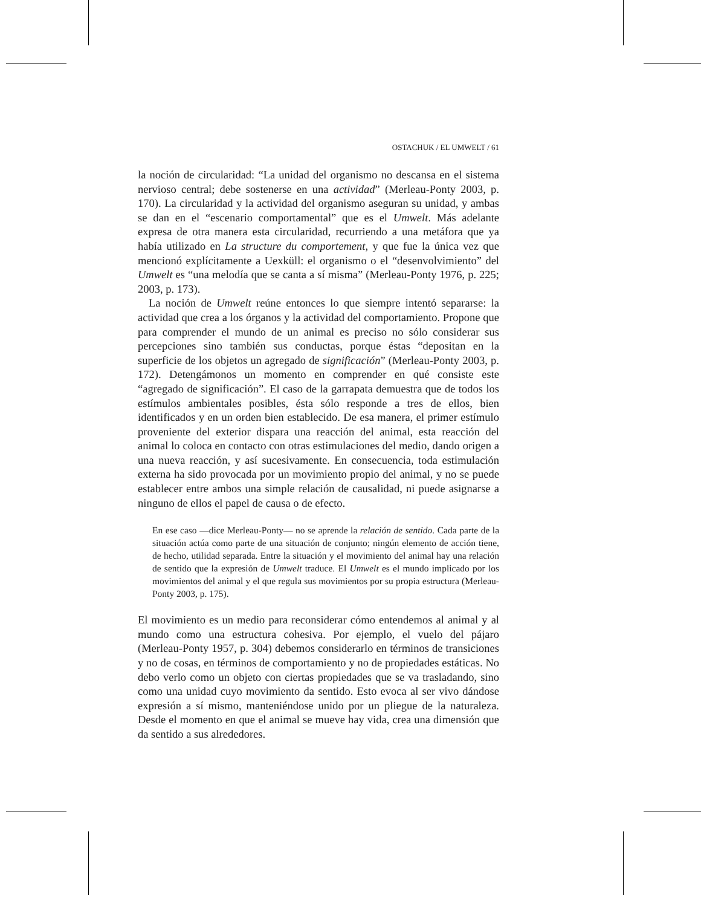OSTACHUK / EL UMWELT / 61
la noción de circularidad: “La unidad del organismo no descansa en el sistema nervioso central; debe sostenerse en una actividad” (Merleau-Ponty 2003, p. 170). La circularidad y la actividad del organismo aseguran su unidad, y ambas se dan en el “escenario comportamental” que es el Umwelt. Más adelante expresa de otra manera esta circularidad, recurriendo a una metáfora que ya había utilizado en La structure du comportement, y que fue la única vez que mencionó explícitamente a Uexküll: el organismo o el “desenvolvimiento” del Umwelt es “una melodía que se canta a sí misma” (Merleau-Ponty 1976, p. 225; 2003, p. 173).
La noción de Umwelt reúne entonces lo que siempre intentó separarse: la actividad que crea a los órganos y la actividad del comportamiento. Propone que para comprender el mundo de un animal es preciso no sólo considerar sus percepciones sino también sus conductas, porque éstas “depositan en la superficie de los objetos un agregado de significación” (Merleau-Ponty 2003, p. 172). Detengámonos un momento en comprender en qué consiste este “agregado de significación”. El caso de la garrapata demuestra que de todos los estímulos ambientales posibles, ésta sólo responde a tres de ellos, bien identificados y en un orden bien establecido. De esa manera, el primer estímulo proveniente del exterior dispara una reacción del animal, esta reacción del animal lo coloca en contacto con otras estimulaciones del medio, dando origen a una nueva reacción, y así sucesivamente. En consecuencia, toda estimulación externa ha sido provocada por un movimiento propio del animal, y no se puede establecer entre ambos una simple relación de causalidad, ni puede asignarse a ninguno de ellos el papel de causa o de efecto.
En ese caso —dice Merleau-Ponty— no se aprende la relación de sentido. Cada parte de la situación actúa como parte de una situación de conjunto; ningún elemento de acción tiene, de hecho, utilidad separada. Entre la situación y el movimiento del animal hay una relación de sentido que la expresión de Umwelt traduce. El Umwelt es el mundo implicado por los movimientos del animal y el que regula sus movimientos por su propia estructura (Merleau-Ponty 2003, p. 175).
El movimiento es un medio para reconsiderar cómo entendemos al animal y al mundo como una estructura cohesiva. Por ejemplo, el vuelo del pájaro (Merleau-Ponty 1957, p. 304) debemos considerarlo en términos de transiciones y no de cosas, en términos de comportamiento y no de propiedades estáticas. No debo verlo como un objeto con ciertas propiedades que se va trasladando, sino como una unidad cuyo movimiento da sentido. Esto evoca al ser vivo dándose expresión a sí mismo, manteniéndose unido por un pliegue de la naturaleza. Desde el momento en que el animal se mueve hay vida, crea una dimensión que da sentido a sus alrededores.